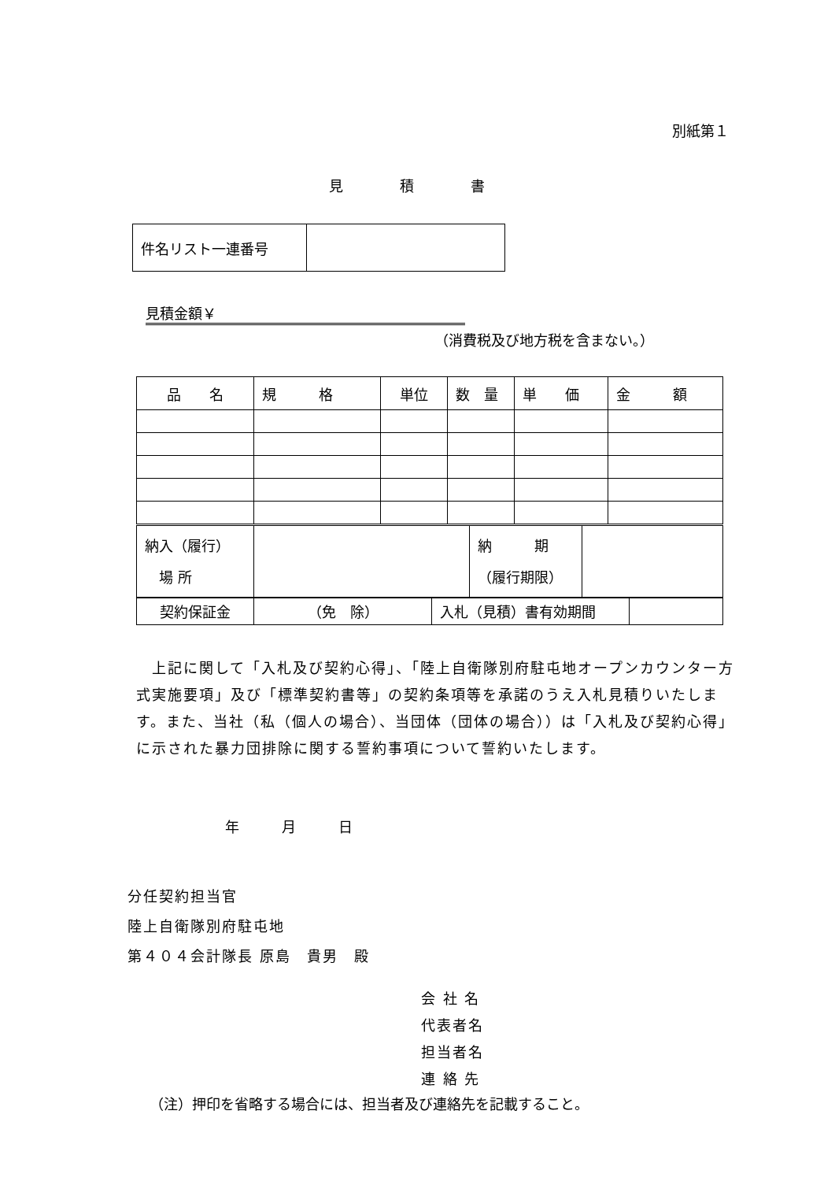別紙第１
見　　　　積　　　　書
| 件名リスト一連番号 | |
見積金額￥
（消費税及び地方税を含まない。）
| 品 名 | 規 格 | 単位 | 数 量 | 単 価 | 金 額 |
| 納入（履行） 場 所 | | 納 期 （履行期限） | |
| 契約保証金 | （免 除） | 入札（見積）書有効期間 | |
　上記に関して「入札及び契約心得」、「陸上自衛隊別府駐屯地オープンカウンター方式実施要項」及び「標準契約書等」の契約条項等を承諾のうえ入札見積りいたします。また、当社（私（個人の場合）、当団体（団体の場合））は「入札及び契約心得」に示された暴力団排除に関する誓約事項について誓約いたします。
年　　　月　　　日
分任契約担当官
陸上自衛隊別府駐屯地
第４０４会計隊長 原島　貴男　殿
会 社 名
代表者名
担当者名
連 絡 先
（注）押印を省略する場合には、担当者及び連絡先を記載すること。